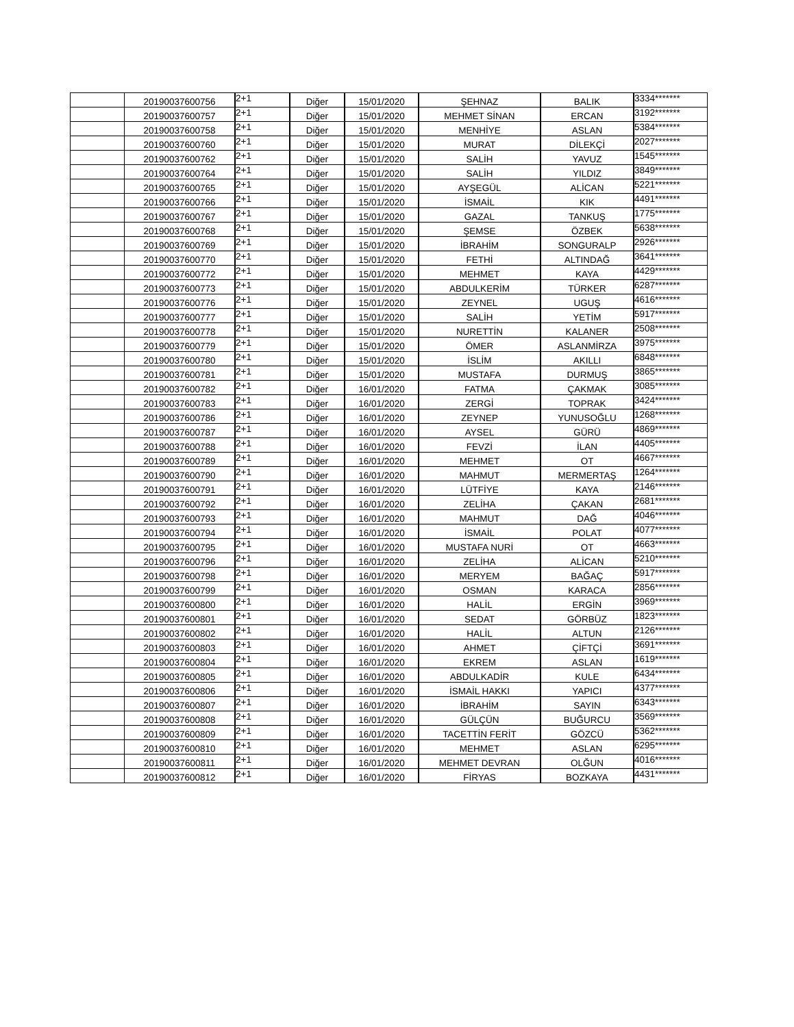| | 20190037600756 | 2+1 | Diğer | 15/01/2020 | ŞEHNAZ | BALIK | 3334******* |
| | 20190037600757 | 2+1 | Diğer | 15/01/2020 | MEHMET SİNAN | ERCAN | 3192******* |
| | 20190037600758 | 2+1 | Diğer | 15/01/2020 | MENHİYE | ASLAN | 5384******* |
| | 20190037600760 | 2+1 | Diğer | 15/01/2020 | MURAT | DİLEKÇİ | 2027******* |
| | 20190037600762 | 2+1 | Diğer | 15/01/2020 | SALİH | YAVUZ | 1545******* |
| | 20190037600764 | 2+1 | Diğer | 15/01/2020 | SALİH | YILDIZ | 3849******* |
| | 20190037600765 | 2+1 | Diğer | 15/01/2020 | AYŞEGÜL | ALİCAN | 5221******* |
| | 20190037600766 | 2+1 | Diğer | 15/01/2020 | İSMAİL | KIK | 4491******* |
| | 20190037600767 | 2+1 | Diğer | 15/01/2020 | GAZAL | TANKUŞ | 1775******* |
| | 20190037600768 | 2+1 | Diğer | 15/01/2020 | ŞEMSE | ÖZBEK | 5638******* |
| | 20190037600769 | 2+1 | Diğer | 15/01/2020 | İBRAHİM | SONGURALP | 2926******* |
| | 20190037600770 | 2+1 | Diğer | 15/01/2020 | FETHİ | ALTINDAĞ | 3641******* |
| | 20190037600772 | 2+1 | Diğer | 15/01/2020 | MEHMET | KAYA | 4429******* |
| | 20190037600773 | 2+1 | Diğer | 15/01/2020 | ABDULKERİM | TÜRKER | 6287******* |
| | 20190037600776 | 2+1 | Diğer | 15/01/2020 | ZEYNEL | UGUŞ | 4616******* |
| | 20190037600777 | 2+1 | Diğer | 15/01/2020 | SALİH | YETİM | 5917******* |
| | 20190037600778 | 2+1 | Diğer | 15/01/2020 | NURETTİN | KALANER | 2508******* |
| | 20190037600779 | 2+1 | Diğer | 15/01/2020 | ÖMER | ASLANMİRZA | 3975******* |
| | 20190037600780 | 2+1 | Diğer | 15/01/2020 | İSLİM | AKILLI | 6848******* |
| | 20190037600781 | 2+1 | Diğer | 15/01/2020 | MUSTAFA | DURMUŞ | 3865******* |
| | 20190037600782 | 2+1 | Diğer | 16/01/2020 | FATMA | ÇAKMAK | 3085******* |
| | 20190037600783 | 2+1 | Diğer | 16/01/2020 | ZERGİ | TOPRAK | 3424******* |
| | 20190037600786 | 2+1 | Diğer | 16/01/2020 | ZEYNEP | YUNUSOĞLU | 1268******* |
| | 20190037600787 | 2+1 | Diğer | 16/01/2020 | AYSEL | GÜRÜ | 4869******* |
| | 20190037600788 | 2+1 | Diğer | 16/01/2020 | FEVZİ | İLAN | 4405******* |
| | 20190037600789 | 2+1 | Diğer | 16/01/2020 | MEHMET | OT | 4667******* |
| | 20190037600790 | 2+1 | Diğer | 16/01/2020 | MAHMUT | MERMERTAŞ | 1264******* |
| | 20190037600791 | 2+1 | Diğer | 16/01/2020 | LÜTFİYE | KAYA | 2146******* |
| | 20190037600792 | 2+1 | Diğer | 16/01/2020 | ZELİHA | ÇAKAN | 2681******* |
| | 20190037600793 | 2+1 | Diğer | 16/01/2020 | MAHMUT | DAĞ | 4046******* |
| | 20190037600794 | 2+1 | Diğer | 16/01/2020 | İSMAİL | POLAT | 4077******* |
| | 20190037600795 | 2+1 | Diğer | 16/01/2020 | MUSTAFA NURİ | OT | 4663******* |
| | 20190037600796 | 2+1 | Diğer | 16/01/2020 | ZELİHA | ALİCAN | 5210******* |
| | 20190037600798 | 2+1 | Diğer | 16/01/2020 | MERYEM | BAĞAÇ | 5917******* |
| | 20190037600799 | 2+1 | Diğer | 16/01/2020 | OSMAN | KARACA | 2856******* |
| | 20190037600800 | 2+1 | Diğer | 16/01/2020 | HALİL | ERGİN | 3969******* |
| | 20190037600801 | 2+1 | Diğer | 16/01/2020 | SEDAT | GÖRBÜZ | 1823******* |
| | 20190037600802 | 2+1 | Diğer | 16/01/2020 | HALİL | ALTUN | 2126******* |
| | 20190037600803 | 2+1 | Diğer | 16/01/2020 | AHMET | ÇİFTÇİ | 3691******* |
| | 20190037600804 | 2+1 | Diğer | 16/01/2020 | EKREM | ASLAN | 1619******* |
| | 20190037600805 | 2+1 | Diğer | 16/01/2020 | ABDULKADİR | KULE | 6434******* |
| | 20190037600806 | 2+1 | Diğer | 16/01/2020 | İSMAİL HAKKI | YAPICI | 4377******* |
| | 20190037600807 | 2+1 | Diğer | 16/01/2020 | İBRAHİM | SAYIN | 6343******* |
| | 20190037600808 | 2+1 | Diğer | 16/01/2020 | GÜLÇÜN | BUĞURCU | 3569******* |
| | 20190037600809 | 2+1 | Diğer | 16/01/2020 | TACETTİN FERİT | GÖZCÜ | 5362******* |
| | 20190037600810 | 2+1 | Diğer | 16/01/2020 | MEHMET | ASLAN | 6295******* |
| | 20190037600811 | 2+1 | Diğer | 16/01/2020 | MEHMET DEVRAN | OLĞUN | 4016******* |
| | 20190037600812 | 2+1 | Diğer | 16/01/2020 | FİRYAS | BOZKAYA | 4431******* |